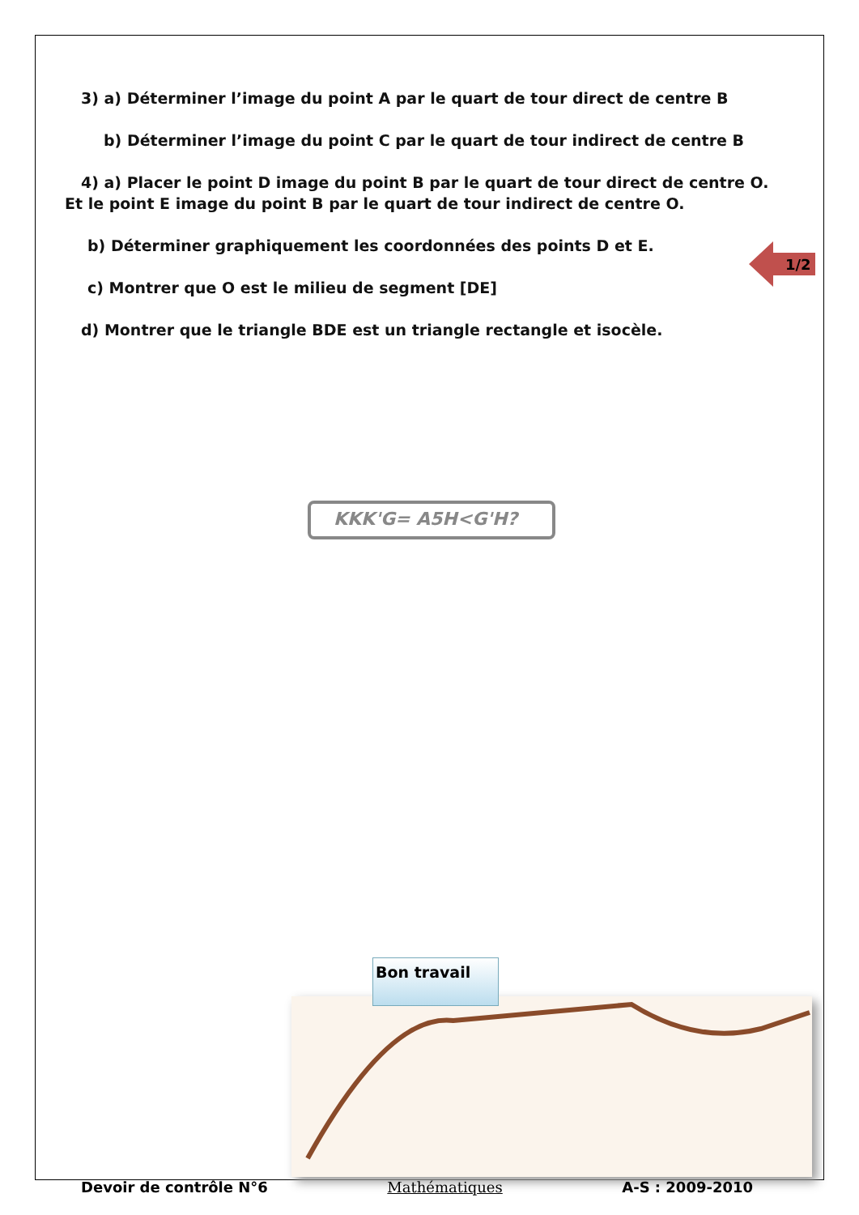3) a) Déterminer l’image du point A par le quart de tour direct de centre B
b) Déterminer l’image du point C par le quart de tour indirect de centre B
4) a) Placer le point D image du point B par le quart de tour direct de centre O.
Et le point E image du point B par le quart de tour indirect de centre O.
b) Déterminer graphiquement les coordonnées des points D et E.
c) Montrer que O est le milieu de segment [DE]
d) Montrer que le triangle BDE est un triangle rectangle et isocèle.
KKK'G= A5H<G'H?
1/2
Bon travail
Devoir de contrôle N°6 Mathématiques A-S : 2009-2010